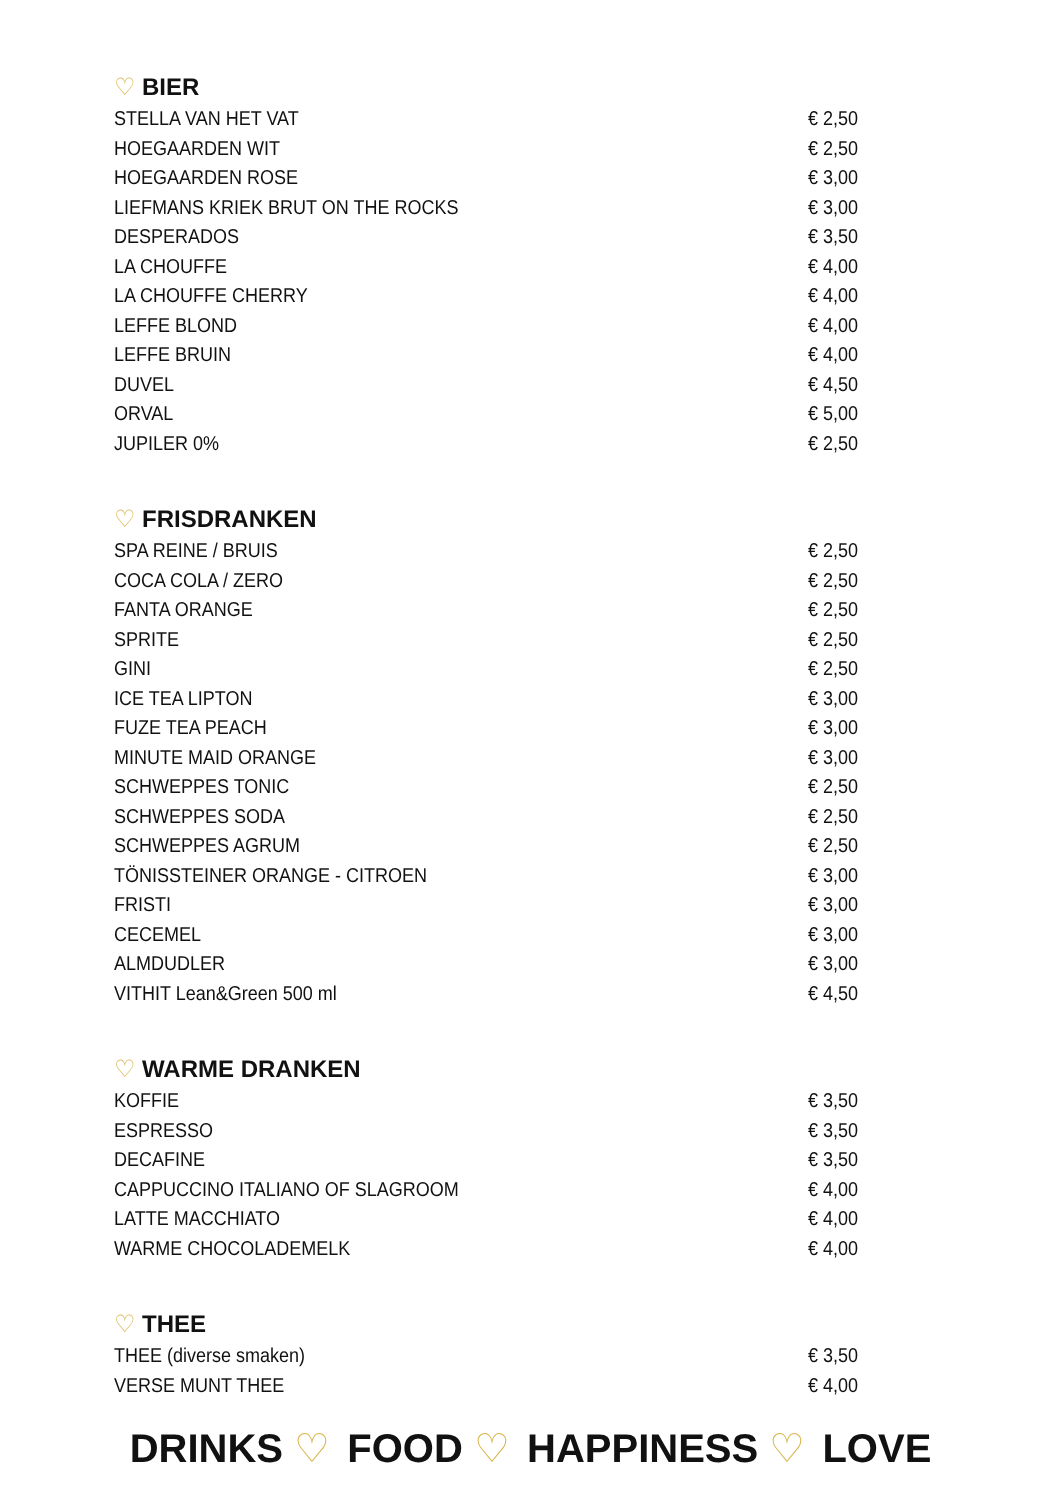♡ BIER
| STELLA VAN HET VAT | € 2,50 |
| HOEGAARDEN WIT | € 2,50 |
| HOEGAARDEN ROSE | € 3,00 |
| LIEFMANS KRIEK BRUT ON THE ROCKS | € 3,00 |
| DESPERADOS | € 3,50 |
| LA CHOUFFE | € 4,00 |
| LA CHOUFFE CHERRY | € 4,00 |
| LEFFE BLOND | € 4,00 |
| LEFFE BRUIN | € 4,00 |
| DUVEL | € 4,50 |
| ORVAL | € 5,00 |
| JUPILER 0% | € 2,50 |
♡ FRISDRANKEN
| SPA REINE / BRUIS | € 2,50 |
| COCA COLA / ZERO | € 2,50 |
| FANTA ORANGE | € 2,50 |
| SPRITE | € 2,50 |
| GINI | € 2,50 |
| ICE TEA LIPTON | € 3,00 |
| FUZE TEA PEACH | € 3,00 |
| MINUTE MAID ORANGE | € 3,00 |
| SCHWEPPES TONIC | € 2,50 |
| SCHWEPPES SODA | € 2,50 |
| SCHWEPPES AGRUM | € 2,50 |
| TÖNISSTEINER ORANGE - CITROEN | € 3,00 |
| FRISTI | € 3,00 |
| CECEMEL | € 3,00 |
| ALMDUDLER | € 3,00 |
| VITHIT Lean&Green 500 ml | € 4,50 |
♡ WARME DRANKEN
| KOFFIE | € 3,50 |
| ESPRESSO | € 3,50 |
| DECAFINE | € 3,50 |
| CAPPUCCINO ITALIANO OF SLAGROOM | € 4,00 |
| LATTE MACCHIATO | € 4,00 |
| WARME CHOCOLADEMELK | € 4,00 |
♡ THEE
| THEE (diverse smaken) | € 3,50 |
| VERSE MUNT THEE | € 4,00 |
DRINKS ♡ FOOD ♡ HAPPINESS ♡ LOVE